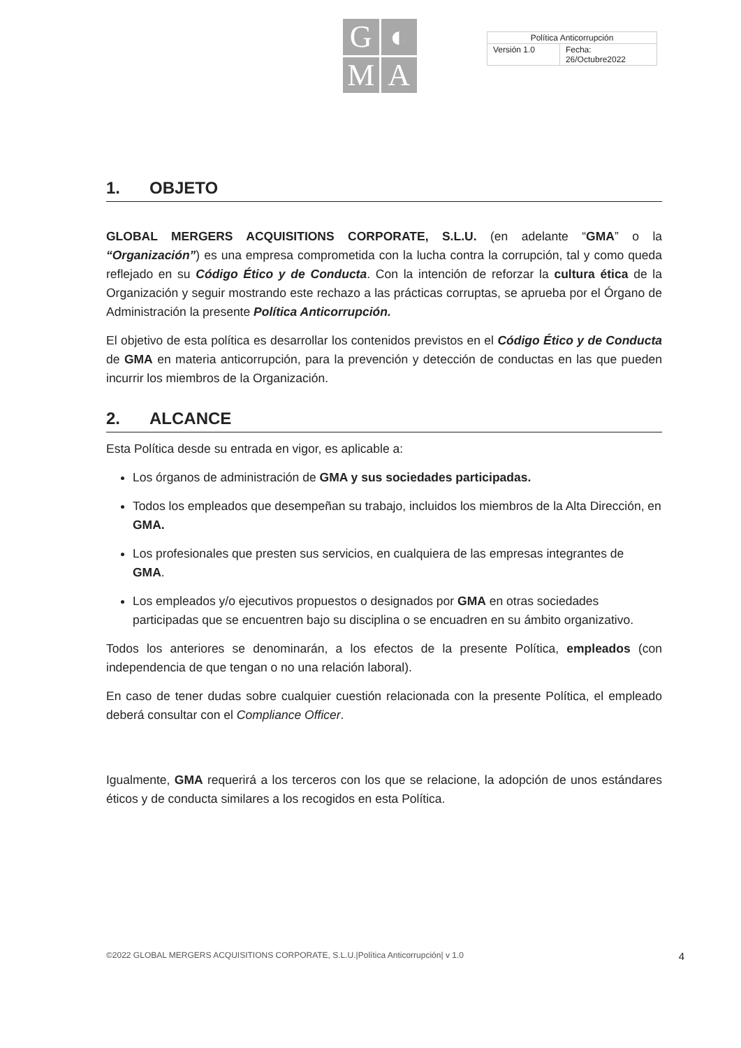G
◐
M
A
| Política Anticorrupción | |
| Versión 1.0 | Fecha: 26/Octubre2022 |
1. OBJETO
GLOBAL MERGERS ACQUISITIONS CORPORATE, S.L.U. (en adelante “GMA” o la “Organización”) es una empresa comprometida con la lucha contra la corrupción, tal y como queda reflejado en su Código Ético y de Conducta. Con la intención de reforzar la cultura ética de la Organización y seguir mostrando este rechazo a las prácticas corruptas, se aprueba por el Órgano de Administración la presente Política Anticorrupción.
El objetivo de esta política es desarrollar los contenidos previstos en el Código Ético y de Conducta de GMA en materia anticorrupción, para la prevención y detección de conductas en las que pueden incurrir los miembros de la Organización.
2. ALCANCE
Esta Política desde su entrada en vigor, es aplicable a:
Los órganos de administración de GMA y sus sociedades participadas.
Todos los empleados que desempeñan su trabajo, incluidos los miembros de la Alta Dirección, en GMA.
Los profesionales que presten sus servicios, en cualquiera de las empresas integrantes de
GMA.
Los empleados y/o ejecutivos propuestos o designados por GMA en otras sociedades participadas que se encuentren bajo su disciplina o se encuadren en su ámbito organizativo.
Todos los anteriores se denominarán, a los efectos de la presente Política, empleados (con independencia de que tengan o no una relación laboral).
En caso de tener dudas sobre cualquier cuestión relacionada con la presente Política, el empleado deberá consultar con el Compliance Officer.
Igualmente, GMA requerirá a los terceros con los que se relacione, la adopción de unos estándares éticos y de conducta similares a los recogidos en esta Política.
©2022 GLOBAL MERGERS ACQUISITIONS CORPORATE, S.L.U.|Política Anticorrupción| v 1.0 4